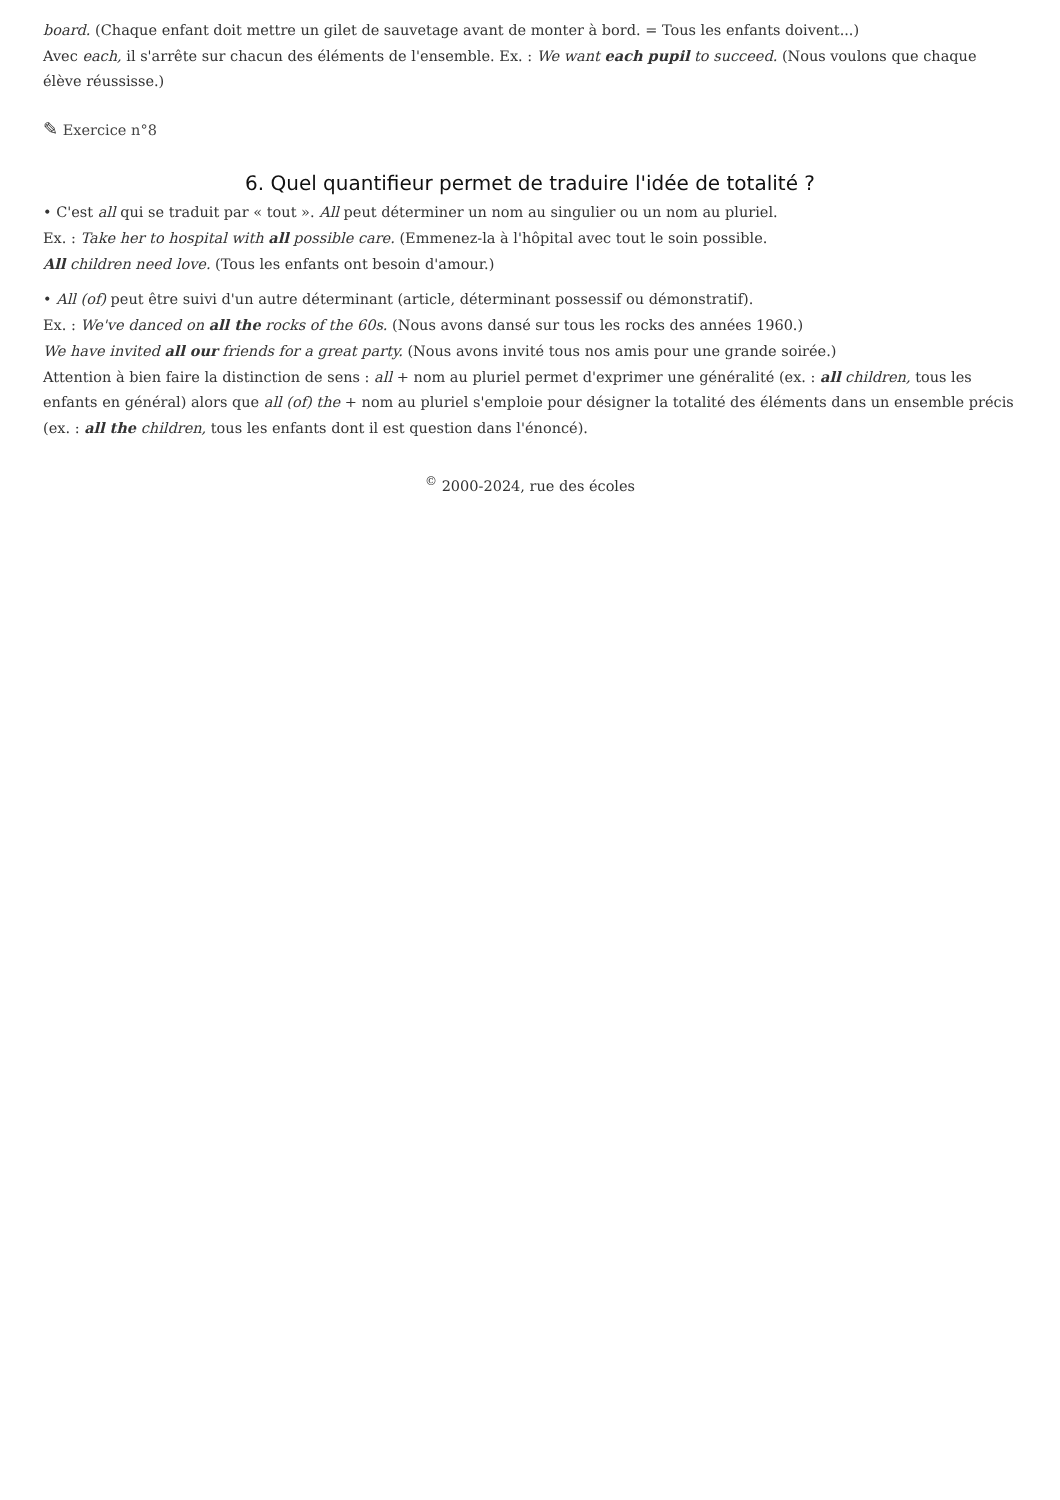board. (Chaque enfant doit mettre un gilet de sauvetage avant de monter à bord. = Tous les enfants doivent...)
Avec each, il s'arrête sur chacun des éléments de l'ensemble. Ex. : We want each pupil to succeed. (Nous voulons que chaque élève réussisse.)
✎ Exercice n°8
6. Quel quantifieur permet de traduire l'idée de totalité ?
• C'est all qui se traduit par « tout ». All peut déterminer un nom au singulier ou un nom au pluriel.
Ex. : Take her to hospital with all possible care. (Emmenez-la à l'hôpital avec tout le soin possible.
All children need love. (Tous les enfants ont besoin d'amour.)
• All (of) peut être suivi d'un autre déterminant (article, déterminant possessif ou démonstratif).
Ex. : We've danced on all the rocks of the 60s. (Nous avons dansé sur tous les rocks des années 1960.)
We have invited all our friends for a great party. (Nous avons invité tous nos amis pour une grande soirée.)
Attention à bien faire la distinction de sens : all + nom au pluriel permet d'exprimer une généralité (ex. : all children, tous les enfants en général) alors que all (of) the + nom au pluriel s'emploie pour désigner la totalité des éléments dans un ensemble précis (ex. : all the children, tous les enfants dont il est question dans l'énoncé).
<sup>©</sup> 2000-2024, rue des écoles